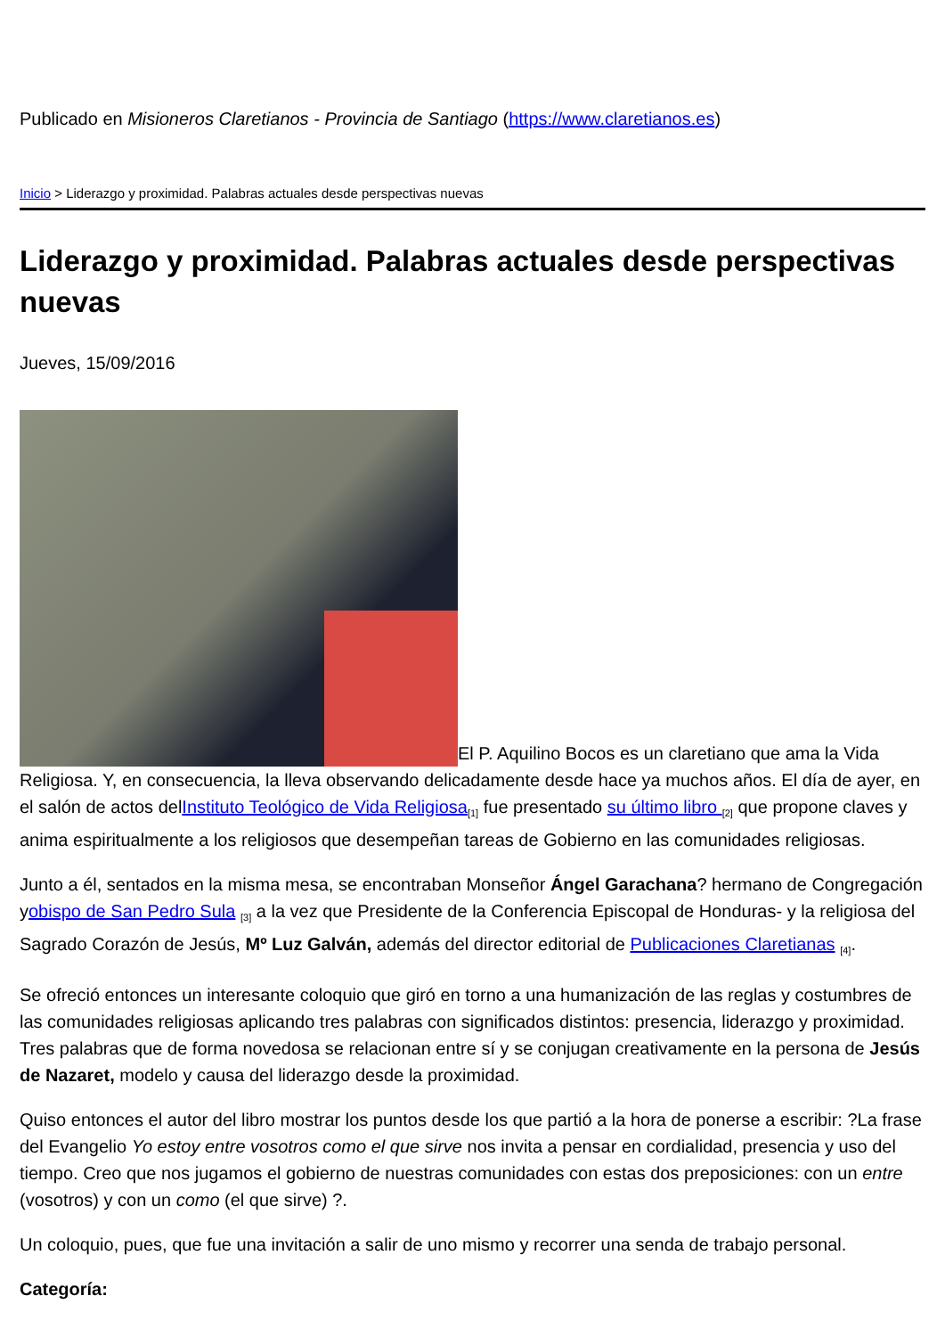Publicado en Misioneros Claretianos - Provincia de Santiago (https://www.claretianos.es)
Inicio > Liderazgo y proximidad. Palabras actuales desde perspectivas nuevas
Liderazgo y proximidad. Palabras actuales desde perspectivas nuevas
Jueves, 15/09/2016
El P. Aquilino Bocos es un claretiano que ama la Vida Religiosa. Y, en consecuencia, la lleva observando delicadamente desde hace ya muchos años. El día de ayer, en el salón de actos delInstituto Teológico de Vida Religiosa<sup>[1]</sup> fue presentado su último libro <sup>[2]</sup> que propone claves y anima espiritualmente a los religiosos que desempeñan tareas de Gobierno en las comunidades religiosas.
Junto a él, sentados en la misma mesa, se encontraban Monseñor Ángel Garachana? hermano de Congregación yobispo de San Pedro Sula <sup>[3]</sup> a la vez que Presidente de la Conferencia Episcopal de Honduras- y la religiosa del Sagrado Corazón de Jesús, Mº Luz Galván, además del director editorial de Publicaciones Claretianas <sup>[4]</sup>.
Se ofreció entonces un interesante coloquio que giró en torno a una humanización de las reglas y costumbres de las comunidades religiosas aplicando tres palabras con significados distintos: presencia, liderazgo y proximidad. Tres palabras que de forma novedosa se relacionan entre sí y se conjugan creativamente en la persona de Jesús de Nazaret, modelo y causa del liderazgo desde la proximidad.
Quiso entonces el autor del libro mostrar los puntos desde los que partió a la hora de ponerse a escribir: ?La frase del Evangelio Yo estoy entre vosotros como el que sirve nos invita a pensar en cordialidad, presencia y uso del tiempo. Creo que nos jugamos el gobierno de nuestras comunidades con estas dos preposiciones: con un entre (vosotros) y con un como (el que sirve) ?.
Un coloquio, pues, que fue una invitación a salir de uno mismo y recorrer una senda de trabajo personal.
Categoría: